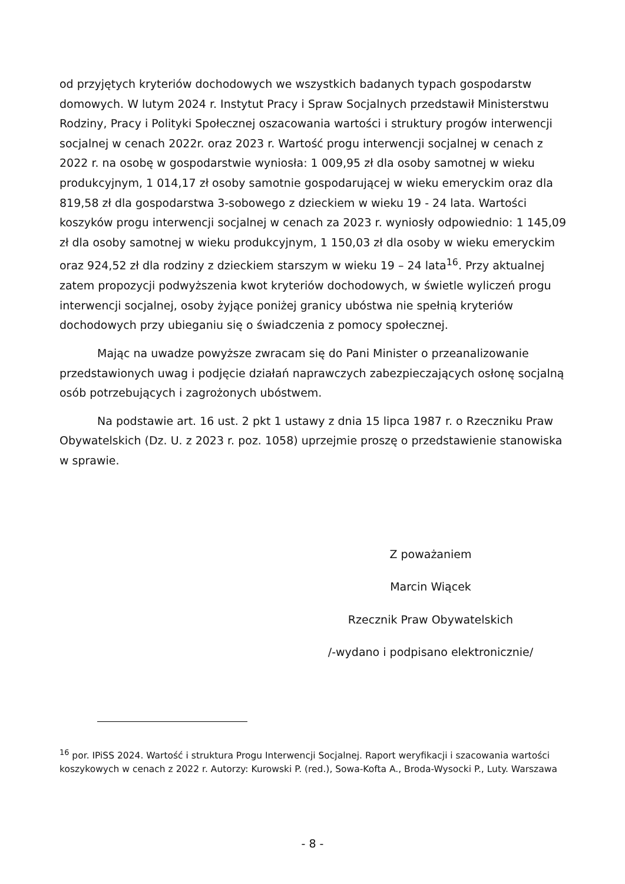od przyjętych kryteriów dochodowych we wszystkich badanych typach gospodarstw domowych. W lutym 2024 r. Instytut Pracy i Spraw Socjalnych przedstawił Ministerstwu Rodziny, Pracy i Polityki Społecznej oszacowania wartości i struktury progów interwencji socjalnej w cenach 2022r. oraz 2023 r. Wartość progu interwencji socjalnej w cenach z 2022 r. na osobę w gospodarstwie wyniosła: 1 009,95 zł dla osoby samotnej w wieku produkcyjnym, 1 014,17 zł osoby samotnie gospodarującej w wieku emeryckim oraz dla 819,58 zł dla gospodarstwa 3-sobowego z dzieckiem w wieku 19 - 24 lata. Wartości koszyków progu interwencji socjalnej w cenach za 2023 r. wyniosły odpowiednio: 1 145,09 zł dla osoby samotnej w wieku produkcyjnym, 1 150,03 zł dla osoby w wieku emeryckim oraz 924,52 zł dla rodziny z dzieckiem starszym w wieku 19 – 24 lata<sup>16</sup>. Przy aktualnej zatem propozycji podwyższenia kwot kryteriów dochodowych, w świetle wyliczeń progu interwencji socjalnej, osoby żyjące poniżej granicy ubóstwa nie spełnią kryteriów dochodowych przy ubieganiu się o świadczenia z pomocy społecznej.
Mając na uwadze powyższe zwracam się do Pani Minister o przeanalizowanie przedstawionych uwag i podjęcie działań naprawczych zabezpieczających osłonę socjalną osób potrzebujących i zagrożonych ubóstwem.
Na podstawie art. 16 ust. 2 pkt 1 ustawy z dnia 15 lipca 1987 r. o Rzeczniku Praw Obywatelskich (Dz. U. z 2023 r. poz. 1058) uprzejmie proszę o przedstawienie stanowiska w sprawie.
Z poważaniem
Marcin Wiącek
Rzecznik Praw Obywatelskich
/-wydano i podpisano elektronicznie/
<sup>16</sup> por. IPiSS 2024. Wartość i struktura Progu Interwencji Socjalnej. Raport weryfikacji i szacowania wartości koszykowych w cenach z 2022 r. Autorzy: Kurowski P. (red.), Sowa-Kofta A., Broda-Wysocki P., Luty. Warszawa
- 8 -